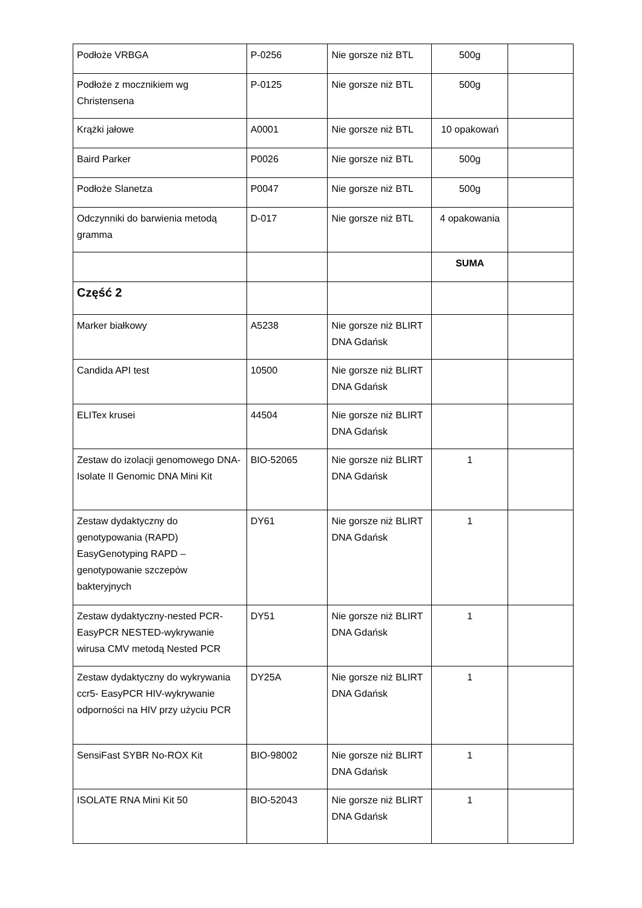| Podłoże VRBGA | P-0256 | Nie gorsze niż BTL | 500g | |
| Podłoże z mocznikiem wg Christensena | P-0125 | Nie gorsze niż BTL | 500g | |
| Krążki jałowe | A0001 | Nie gorsze niż BTL | 10 opakowań | |
| Baird Parker | P0026 | Nie gorsze niż BTL | 500g | |
| Podłoże Slanetza | P0047 | Nie gorsze niż BTL | 500g | |
| Odczynniki do barwienia metodą gramma | D-017 | Nie gorsze niż BTL | 4 opakowania | |
| | | | SUMA | |
| Część 2 | | | | |
| Marker białkowy | A5238 | Nie gorsze niż BLIRT DNA Gdańsk | | |
| Candida API test | 10500 | Nie gorsze niż BLIRT DNA Gdańsk | | |
| ELITex krusei | 44504 | Nie gorsze niż BLIRT DNA Gdańsk | | |
| Zestaw do izolacji genomowego DNA- Isolate II Genomic DNA Mini Kit | BIO-52065 | Nie gorsze niż BLIRT DNA Gdańsk | 1 | |
| Zestaw dydaktyczny do genotypowania (RAPD) EasyGenotyping RAPD – genotypowanie szczepów bakteryjnych | DY61 | Nie gorsze niż BLIRT DNA Gdańsk | 1 | |
| Zestaw dydaktyczny-nested PCR-EasyPCR NESTED-wykrywanie wirusa CMV metodą Nested PCR | DY51 | Nie gorsze niż BLIRT DNA Gdańsk | 1 | |
| Zestaw dydaktyczny do wykrywania ccr5- EasyPCR HIV-wykrywanie odporności na HIV przy użyciu PCR | DY25A | Nie gorsze niż BLIRT DNA Gdańsk | 1 | |
| SensiFast SYBR No-ROX Kit | BIO-98002 | Nie gorsze niż BLIRT DNA Gdańsk | 1 | |
| ISOLATE RNA Mini Kit 50 | BIO-52043 | Nie gorsze niż BLIRT DNA Gdańsk | 1 | |